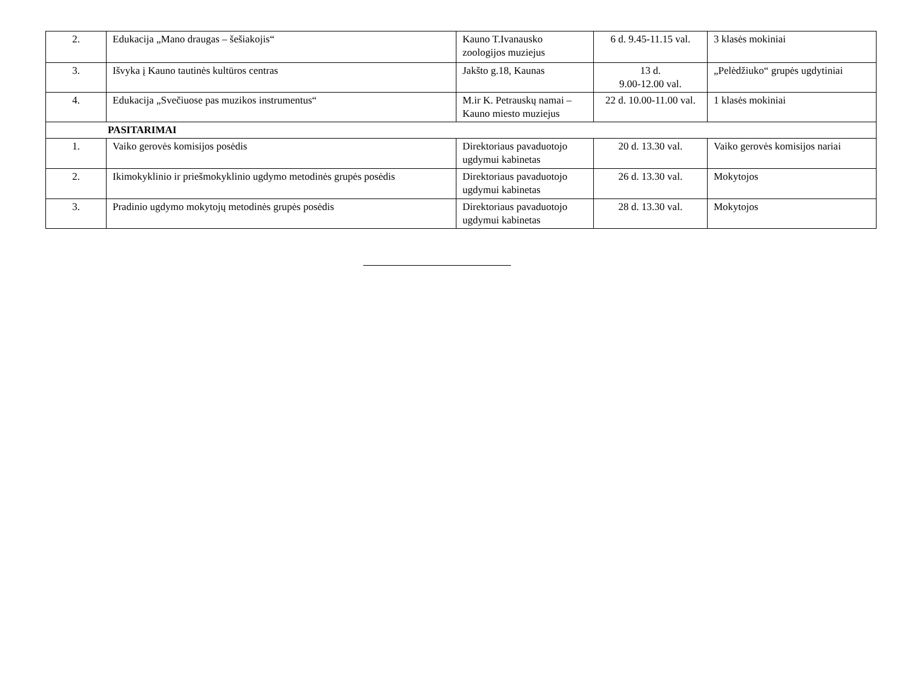| 2. | Edukacija „Mano draugas – šešiakojis“ | Kauno T.Ivanausko zoologijos muziejus | 6 d. 9.45-11.15 val. | 3 klasės mokiniai |
| 3. | Išvyka į Kauno tautinės kultūros centras | Jakšto g.18, Kaunas | 13 d. 9.00-12.00 val. | „Pelėdžiuko“ grupės ugdytiniai |
| 4. | Edukacija „Svečiuose pas muzikos instrumentus“ | M.ir K. Petrauskų namai – Kauno miesto muziejus | 22 d. 10.00-11.00 val. | 1 klasės mokiniai |
| PASITARIMAI | | | | |
| 1. | Vaiko gerovės komisijos posėdis | Direktoriaus pavaduotojo ugdymui kabinetas | 20 d. 13.30 val. | Vaiko gerovės komisijos nariai |
| 2. | Ikimokyklinio ir priešmokyklinio ugdymo metodinės grupės posėdis | Direktoriaus pavaduotojo ugdymui kabinetas | 26 d. 13.30 val. | Mokytojos |
| 3. | Pradinio ugdymo mokytojų metodinės grupės posėdis | Direktoriaus pavaduotojo ugdymui kabinetas | 28 d. 13.30 val. | Mokytojos |